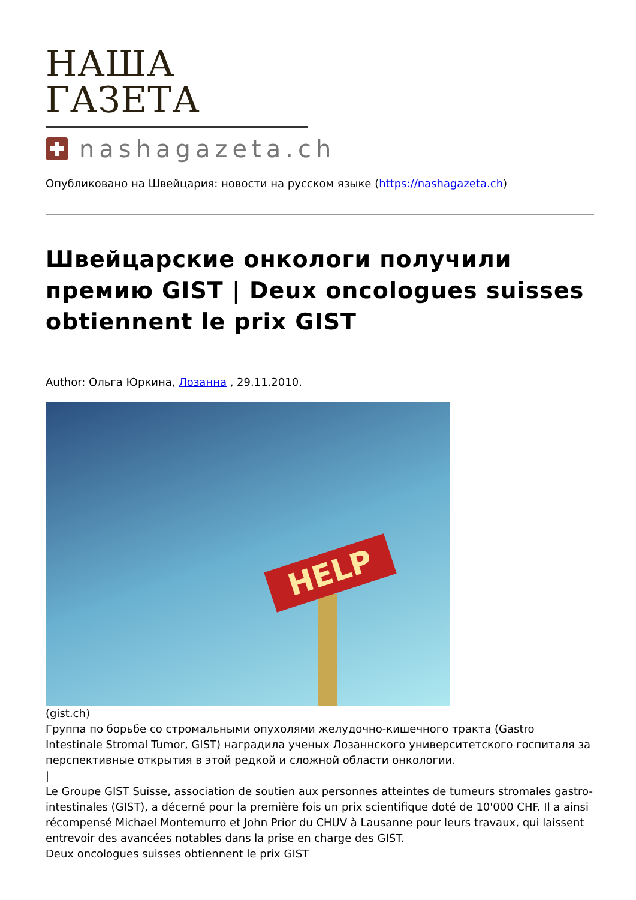НАША ГАЗЕТА
nashagazeta.ch
Опубликовано на Швейцария: новости на русском языке (https://nashagazeta.ch)
Швейцарские онкологи получили премию GIST | Deux oncologues suisses obtiennent le prix GIST
Author: Ольга Юркина, Лозанна , 29.11.2010.
HELP
(gist.ch)
Группа по борьбе со стромальными опухолями желудочно-кишечного тракта (Gastro Intestinale Stromal Tumor, GIST) наградила ученых Лозаннского университетского госпиталя за перспективные открытия в этой редкой и сложной области онкологии.
|
Le Groupe GIST Suisse, association de soutien aux personnes atteintes de tumeurs stromales gastro-intestinales (GIST), a décerné pour la première fois un prix scientifique doté de 10'000 CHF. Il a ainsi récompensé Michael Montemurro et John Prior du CHUV à Lausanne pour leurs travaux, qui laissent entrevoir des avancées notables dans la prise en charge des GIST.
Deux oncologues suisses obtiennent le prix GIST